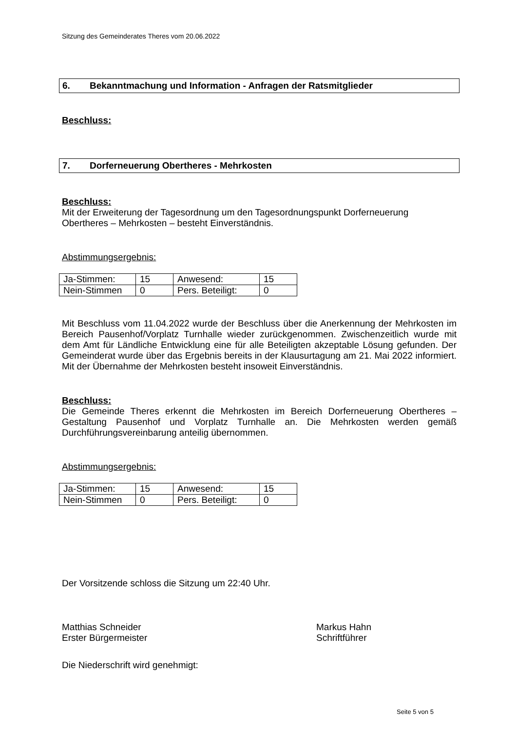Sitzung des Gemeinderates Theres vom 20.06.2022
6. Bekanntmachung und Information - Anfragen der Ratsmitglieder
Beschluss:
7. Dorferneuerung Obertheres - Mehrkosten
Beschluss:
Mit der Erweiterung der Tagesordnung um den Tagesordnungspunkt Dorferneuerung Obertheres – Mehrkosten – besteht Einverständnis.
Abstimmungsergebnis:
| Ja-Stimmen: | 15 | Anwesend: | 15 |
| Nein-Stimmen | 0 | Pers. Beteiligt: | 0 |
Mit Beschluss vom 11.04.2022 wurde der Beschluss über die Anerkennung der Mehrkosten im Bereich Pausenhof/Vorplatz Turnhalle wieder zurückgenommen. Zwischenzeitlich wurde mit dem Amt für Ländliche Entwicklung eine für alle Beteiligten akzeptable Lösung gefunden. Der Gemeinderat wurde über das Ergebnis bereits in der Klausurtagung am 21. Mai 2022 informiert. Mit der Übernahme der Mehrkosten besteht insoweit Einverständnis.
Beschluss:
Die Gemeinde Theres erkennt die Mehrkosten im Bereich Dorferneuerung Obertheres – Gestaltung Pausenhof und Vorplatz Turnhalle an. Die Mehrkosten werden gemäß Durchführungsvereinbarung anteilig übernommen.
Abstimmungsergebnis:
| Ja-Stimmen: | 15 | Anwesend: | 15 |
| Nein-Stimmen | 0 | Pers. Beteiligt: | 0 |
Der Vorsitzende schloss die Sitzung um 22:40 Uhr.
Matthias Schneider
Erster Bürgermeister
Markus Hahn
Schriftführer
Die Niederschrift wird genehmigt:
Seite 5 von 5